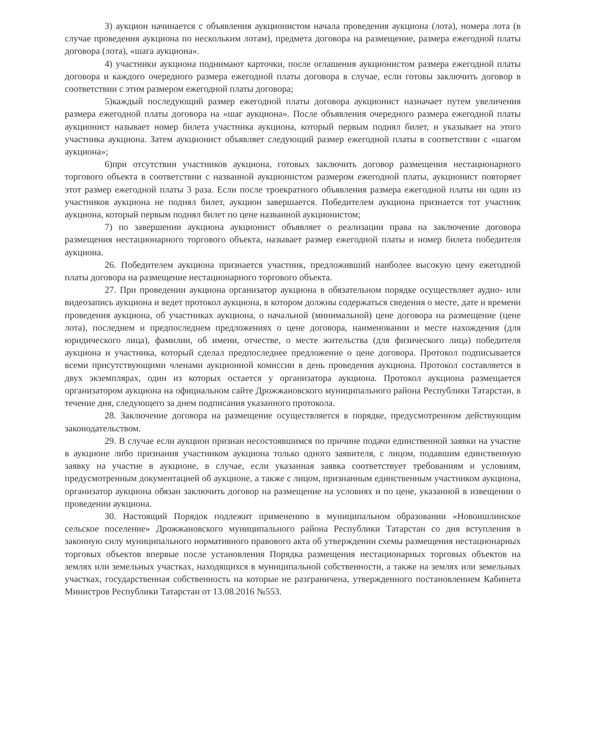3) аукцион начинается с объявления аукционистом начала проведения аукциона (лота), номера лота (в случае проведения аукциона по нескольким лотам), предмета договора на размещение, размера ежегодной платы договора (лота), «шага аукциона».
4) участники аукциона поднимают карточки, после оглашения аукционистом размера ежегодной платы договора и каждого очередного размера ежегодной платы договора в случае, если готовы заключить договор в соответствии с этим размером ежегодной платы договора;
5)каждый последующий размер ежегодной платы договора аукционист назначает путем увеличения размера ежегодной платы договора на «шаг аукциона». После объявления очередного размера ежегодной платы аукционист называет номер билета участника аукциона, который первым поднял билет, и указывает на этого участника аукциона. Затем аукционист объявляет следующий размер ежегодной платы в соответствии с «шагом аукциона»;
6)при отсутствии участников аукциона, готовых заключить договор размещения нестационарного торгового объекта в соответствии с названной аукционистом размером ежегодной платы, аукционист повторяет этот размер ежегодной платы 3 раза. Если после троекратного объявления размера ежегодной платы ни один из участников аукциона не поднял билет, аукцион завершается. Победителем аукциона признается тот участник аукциона, который первым поднял билет по цене названной аукционистом;
7) по завершении аукциона аукционист объявляет о реализации права на заключение договора размещения нестационарного торгового объекта, называет размер ежегодной платы и номер билета победителя аукциона.
26. Победителем аукциона признается участник, предложивший наиболее высокую цену ежегодной платы договора на размещение нестационарного торгового объекта.
27. При проведении аукциона организатор аукциона в обязательном порядке осуществляет аудио- или видеозапись аукциона и ведет протокол аукциона, в котором должны содержаться сведения о месте, дате и времени проведения аукциона, об участниках аукциона, о начальной (минимальной) цене договора на размещение (цене лота), последнем и предпоследнем предложениях о цене договора, наименовании и месте нахождения (для юридического лица), фамилии, об имени, отчестве, о месте жительства (для физического лица) победителя аукциона и участника, который сделал предпоследнее предложение о цене договора. Протокол подписывается всеми присутствующими членами аукционной комиссии в день проведения аукциона. Протокол составляется в двух экземплярах, один из которых остается у организатора аукциона. Протокол аукциона размещается организатором аукциона на официальном сайте Дрожжановского муниципального района Республики Татарстан, в течение дня, следующего за днем подписания указанного протокола.
28. Заключение договора на размещение осуществляется в порядке, предусмотренном действующим законодательством.
29. В случае если аукцион признан несостоявшимся по причине подачи единственной заявки на участие в аукционе либо признания участником аукциона только одного заявителя, с лицом, подавшим единственную заявку на участие в аукционе, в случае, если указанная заявка соответствует требованиям и условиям, предусмотренным документацией об аукционе, а также с лицом, признанным единственным участником аукциона, организатор аукциона обязан заключить договор на размещение на условиях и по цене, указанной в извещении о проведении аукциона.
30. Настоящий Порядок подлежит применению в муниципальном образовании «Новоишлинское сельское поселение» Дрожжановского муниципального района Республики Татарстан со дня вступления в законную силу муниципального нормативного правового акта об утверждении схемы размещения нестационарных торговых объектов впервые после установления Порядка размещения нестационарных торговых объектов на землях или земельных участках, находящихся в муниципальной собственности, а также на землях или земельных участках, государственная собственность на которые не разграничена, утвержденного постановлением Кабинета Министров Республики Татарстан от 13.08.2016 №553.